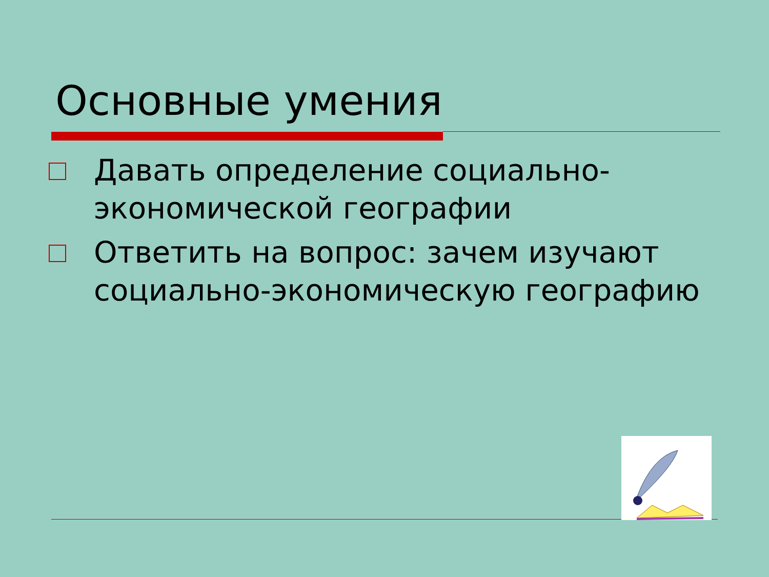Основные умения
Давать определение социально-экономической географии
Ответить на вопрос: зачем изучают социально-экономическую географию